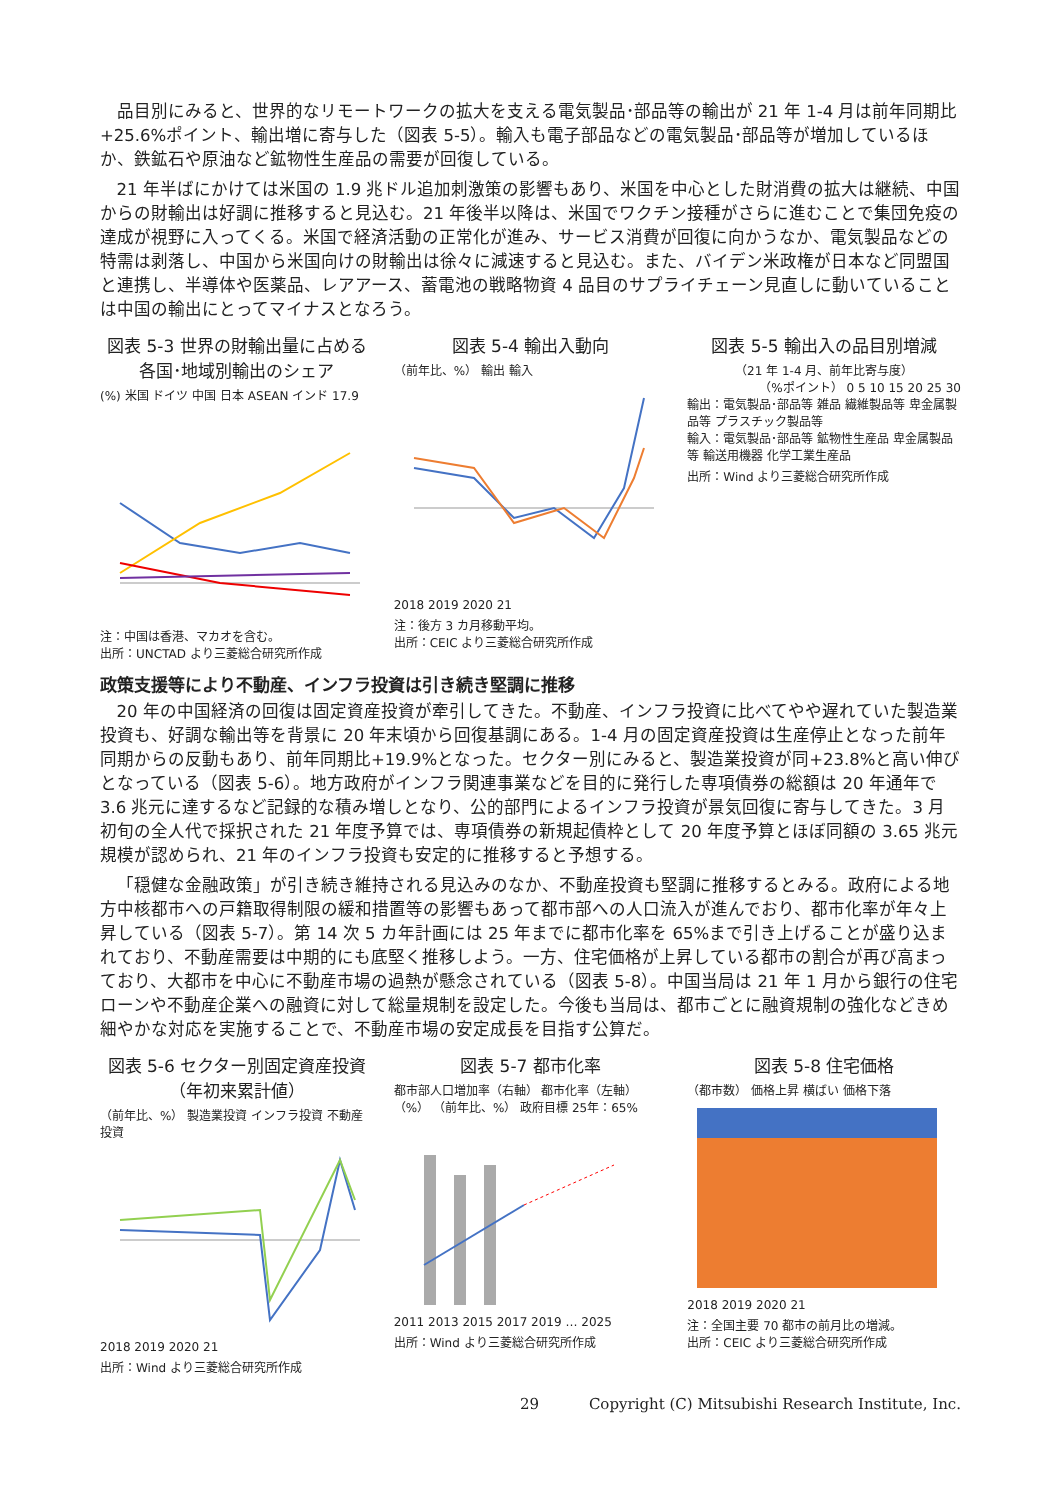品目別にみると、世界的なリモートワークの拡大を支える電気製品･部品等の輸出が 21 年 1-4 月は前年同期比+25.6%ポイント、輸出増に寄与した（図表 5-5）。輸入も電子部品などの電気製品･部品等が増加しているほか、鉄鉱石や原油など鉱物性生産品の需要が回復している。
21 年半ばにかけては米国の 1.9 兆ドル追加刺激策の影響もあり、米国を中心とした財消費の拡大は継続、中国からの財輸出は好調に推移すると見込む。21 年後半以降は、米国でワクチン接種がさらに進むことで集団免疫の達成が視野に入ってくる。米国で経済活動の正常化が進み、サービス消費が回復に向かうなか、電気製品などの特需は剥落し、中国から米国向けの財輸出は徐々に減速すると見込む。また、バイデン米政権が日本など同盟国と連携し、半導体や医薬品、レアアース、蓄電池の戦略物資 4 品目のサプライチェーン見直しに動いていることは中国の輸出にとってマイナスとなろう。
図表 5-3 世界の財輸出量に占める
各国･地域別輸出のシェア
(%) 米国 ドイツ 中国 日本 ASEAN インド 17.9
注：中国は香港、マカオを含む。
出所：UNCTAD より三菱総合研究所作成
図表 5-4 輸出入動向
（前年比、%） 輸出 輸入
2018 2019 2020 21
注：後方 3 カ月移動平均。
出所：CEIC より三菱総合研究所作成
図表 5-5 輸出入の品目別増減
（21 年 1-4 月、前年比寄与度）
（%ポイント） 0 5 10 15 20 25 30
輸出：電気製品･部品等 雑品 繊維製品等 卑金属製品等 プラスチック製品等
輸入：電気製品･部品等 鉱物性生産品 卑金属製品等 輸送用機器 化学工業生産品
出所：Wind より三菱総合研究所作成
政策支援等により不動産、インフラ投資は引き続き堅調に推移
20 年の中国経済の回復は固定資産投資が牽引してきた。不動産、インフラ投資に比べてやや遅れていた製造業投資も、好調な輸出等を背景に 20 年末頃から回復基調にある。1-4 月の固定資産投資は生産停止となった前年同期からの反動もあり、前年同期比+19.9%となった。セクター別にみると、製造業投資が同+23.8%と高い伸びとなっている（図表 5-6）。地方政府がインフラ関連事業などを目的に発行した専項債券の総額は 20 年通年で 3.6 兆元に達するなど記録的な積み増しとなり、公的部門によるインフラ投資が景気回復に寄与してきた。3 月初旬の全人代で採択された 21 年度予算では、専項債券の新規起債枠として 20 年度予算とほぼ同額の 3.65 兆元規模が認められ、21 年のインフラ投資も安定的に推移すると予想する。
「穏健な金融政策」が引き続き維持される見込みのなか、不動産投資も堅調に推移するとみる。政府による地方中核都市への戸籍取得制限の緩和措置等の影響もあって都市部への人口流入が進んでおり、都市化率が年々上昇している（図表 5-7）。第 14 次 5 カ年計画には 25 年までに都市化率を 65%まで引き上げることが盛り込まれており、不動産需要は中期的にも底堅く推移しよう。一方、住宅価格が上昇している都市の割合が再び高まっており、大都市を中心に不動産市場の過熱が懸念されている（図表 5-8）。中国当局は 21 年 1 月から銀行の住宅ローンや不動産企業への融資に対して総量規制を設定した。今後も当局は、都市ごとに融資規制の強化などきめ細やかな対応を実施することで、不動産市場の安定成長を目指す公算だ。
図表 5-6 セクター別固定資産投資
（年初来累計値）
（前年比、%） 製造業投資 インフラ投資 不動産投資
2018 2019 2020 21
出所：Wind より三菱総合研究所作成
図表 5-7 都市化率
都市部人口増加率（右軸） 都市化率（左軸）
（%） （前年比、%） 政府目標 25年：65%
2011 2013 2015 2017 2019 … 2025
出所：Wind より三菱総合研究所作成
図表 5-8 住宅価格
（都市数） 価格上昇 横ばい 価格下落
2018 2019 2020 21
注：全国主要 70 都市の前月比の増減。
出所：CEIC より三菱総合研究所作成
29 Copyright (C) Mitsubishi Research Institute, Inc.